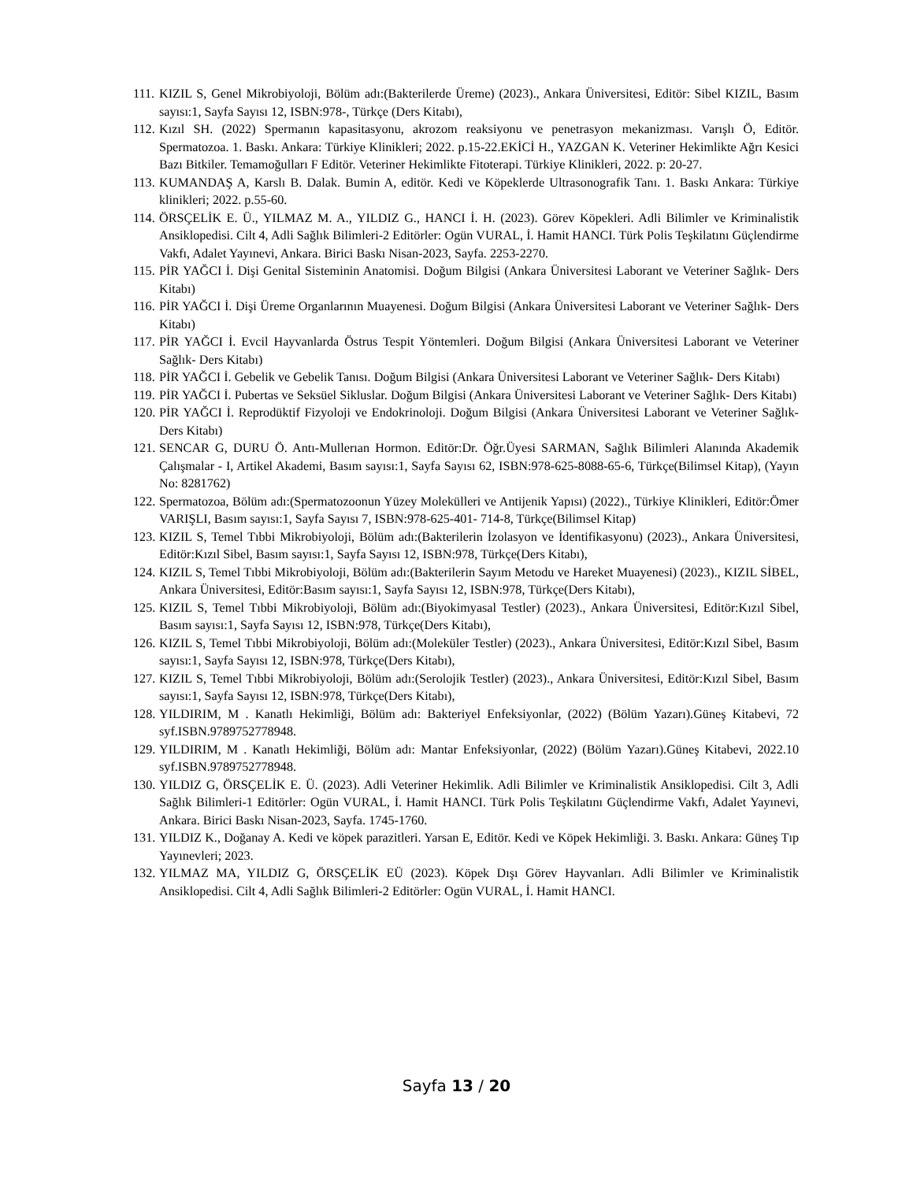111. KIZIL S, Genel Mikrobiyoloji, Bölüm adı:(Bakterilerde Üreme) (2023)., Ankara Üniversitesi, Editör: Sibel KIZIL, Basım sayısı:1, Sayfa Sayısı 12, ISBN:978-, Türkçe (Ders Kitabı),
112. Kızıl SH. (2022) Spermanın kapasitasyonu, akrozom reaksiyonu ve penetrasyon mekanizması. Varışlı Ö, Editör. Spermatozoa. 1. Baskı. Ankara: Türkiye Klinikleri; 2022. p.15-22.EKİCİ H., YAZGAN K. Veteriner Hekimlikte Ağrı Kesici Bazı Bitkiler. Temamoğulları F Editör. Veteriner Hekimlikte Fitoterapi. Türkiye Klinikleri, 2022. p: 20-27.
113. KUMANDAŞ A, Karslı B. Dalak. Bumin A, editör. Kedi ve Köpeklerde Ultrasonografik Tanı. 1. Baskı Ankara: Türkiye klinikleri; 2022. p.55-60.
114. ÖRSÇELİK E. Ü., YILMAZ M. A., YILDIZ G., HANCI İ. H. (2023). Görev Köpekleri. Adli Bilimler ve Kriminalistik Ansiklopedisi. Cilt 4, Adli Sağlık Bilimleri-2 Editörler: Ogün VURAL, İ. Hamit HANCI. Türk Polis Teşkilatını Güçlendirme Vakfı, Adalet Yayınevi, Ankara. Birici Baskı Nisan-2023, Sayfa. 2253-2270.
115. PİR YAĞCI İ. Dişi Genital Sisteminin Anatomisi. Doğum Bilgisi (Ankara Üniversitesi Laborant ve Veteriner Sağlık- Ders Kitabı)
116. PİR YAĞCI İ. Dişi Üreme Organlarının Muayenesi. Doğum Bilgisi (Ankara Üniversitesi Laborant ve Veteriner Sağlık- Ders Kitabı)
117. PİR YAĞCI İ. Evcil Hayvanlarda Östrus Tespit Yöntemleri. Doğum Bilgisi (Ankara Üniversitesi Laborant ve Veteriner Sağlık- Ders Kitabı)
118. PİR YAĞCI İ. Gebelik ve Gebelik Tanısı. Doğum Bilgisi (Ankara Üniversitesi Laborant ve Veteriner Sağlık- Ders Kitabı)
119. PİR YAĞCI İ. Pubertas ve Seksüel Sikluslar. Doğum Bilgisi (Ankara Üniversitesi Laborant ve Veteriner Sağlık- Ders Kitabı)
120. PİR YAĞCI İ. Reprodüktif Fizyoloji ve Endokrinoloji. Doğum Bilgisi (Ankara Üniversitesi Laborant ve Veteriner Sağlık- Ders Kitabı)
121. SENCAR G, DURU Ö. Antı-Mullerıan Hormon. Editör:Dr. Öğr.Üyesi SARMAN, Sağlık Bilimleri Alanında Akademik Çalışmalar - I, Artikel Akademi, Basım sayısı:1, Sayfa Sayısı 62, ISBN:978-625-8088-65-6, Türkçe(Bilimsel Kitap), (Yayın No: 8281762)
122. Spermatozoa, Bölüm adı:(Spermatozoonun Yüzey Molekülleri ve Antijenik Yapısı) (2022)., Türkiye Klinikleri, Editör:Ömer VARIŞLI, Basım sayısı:1, Sayfa Sayısı 7, ISBN:978-625-401- 714-8, Türkçe(Bilimsel Kitap)
123. KIZIL S, Temel Tıbbi Mikrobiyoloji, Bölüm adı:(Bakterilerin İzolasyon ve İdentifikasyonu) (2023)., Ankara Üniversitesi, Editör:Kızıl Sibel, Basım sayısı:1, Sayfa Sayısı 12, ISBN:978, Türkçe(Ders Kitabı),
124. KIZIL S, Temel Tıbbi Mikrobiyoloji, Bölüm adı:(Bakterilerin Sayım Metodu ve Hareket Muayenesi) (2023)., KIZIL SİBEL, Ankara Üniversitesi, Editör:Basım sayısı:1, Sayfa Sayısı 12, ISBN:978, Türkçe(Ders Kitabı),
125. KIZIL S, Temel Tıbbi Mikrobiyoloji, Bölüm adı:(Biyokimyasal Testler) (2023)., Ankara Üniversitesi, Editör:Kızıl Sibel, Basım sayısı:1, Sayfa Sayısı 12, ISBN:978, Türkçe(Ders Kitabı),
126. KIZIL S, Temel Tıbbi Mikrobiyoloji, Bölüm adı:(Moleküler Testler) (2023)., Ankara Üniversitesi, Editör:Kızıl Sibel, Basım sayısı:1, Sayfa Sayısı 12, ISBN:978, Türkçe(Ders Kitabı),
127. KIZIL S, Temel Tıbbi Mikrobiyoloji, Bölüm adı:(Serolojik Testler) (2023)., Ankara Üniversitesi, Editör:Kızıl Sibel, Basım sayısı:1, Sayfa Sayısı 12, ISBN:978, Türkçe(Ders Kitabı),
128. YILDIRIM, M . Kanatlı Hekimliği, Bölüm adı: Bakteriyel Enfeksiyonlar, (2022) (Bölüm Yazarı).Güneş Kitabevi, 72 syf.ISBN.9789752778948.
129. YILDIRIM, M . Kanatlı Hekimliği, Bölüm adı: Mantar Enfeksiyonlar, (2022) (Bölüm Yazarı).Güneş Kitabevi, 2022.10 syf.ISBN.9789752778948.
130. YILDIZ G, ÖRSÇELİK E. Ü. (2023). Adli Veteriner Hekimlik. Adli Bilimler ve Kriminalistik Ansiklopedisi. Cilt 3, Adli Sağlık Bilimleri-1 Editörler: Ogün VURAL, İ. Hamit HANCI. Türk Polis Teşkilatını Güçlendirme Vakfı, Adalet Yayınevi, Ankara. Birici Baskı Nisan-2023, Sayfa. 1745-1760.
131. YILDIZ K., Doğanay A. Kedi ve köpek parazitleri. Yarsan E, Editör. Kedi ve Köpek Hekimliği. 3. Baskı. Ankara: Güneş Tıp Yayınevleri; 2023.
132. YILMAZ MA, YILDIZ G, ÖRSÇELİK EÜ (2023). Köpek Dışı Görev Hayvanları. Adli Bilimler ve Kriminalistik Ansiklopedisi. Cilt 4, Adli Sağlık Bilimleri-2 Editörler: Ogün VURAL, İ. Hamit HANCI.
Sayfa 13 / 20